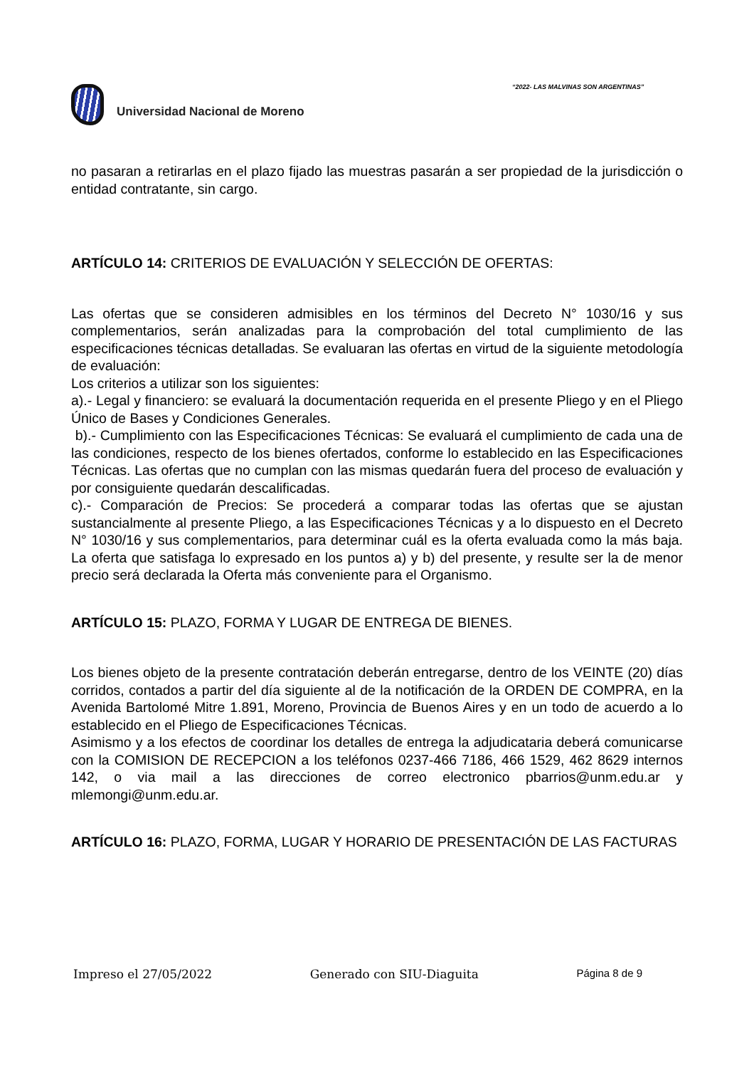“2022- LAS MALVINAS SON ARGENTINAS”
Universidad Nacional de Moreno
no pasaran a retirarlas en el plazo fijado las muestras pasarán a ser propiedad de la jurisdicción o entidad contratante, sin cargo.
ARTÍCULO 14: CRITERIOS DE EVALUACIÓN Y SELECCIÓN DE OFERTAS:
Las ofertas que se consideren admisibles en los términos del Decreto N° 1030/16 y sus complementarios, serán analizadas para la comprobación del total cumplimiento de las especificaciones técnicas detalladas. Se evaluaran las ofertas en virtud de la siguiente metodología de evaluación:
Los criterios a utilizar son los siguientes:
a).- Legal y financiero: se evaluará la documentación requerida en el presente Pliego y en el Pliego Único de Bases y Condiciones Generales.
b).- Cumplimiento con las Especificaciones Técnicas: Se evaluará el cumplimiento de cada una de las condiciones, respecto de los bienes ofertados, conforme lo establecido en las Especificaciones Técnicas. Las ofertas que no cumplan con las mismas quedarán fuera del proceso de evaluación y por consiguiente quedarán descalificadas.
c).- Comparación de Precios: Se procederá a comparar todas las ofertas que se ajustan sustancialmente al presente Pliego, a las Especificaciones Técnicas y a lo dispuesto en el Decreto N° 1030/16 y sus complementarios, para determinar cuál es la oferta evaluada como la más baja. La oferta que satisfaga lo expresado en los puntos a) y b) del presente, y resulte ser la de menor precio será declarada la Oferta más conveniente para el Organismo.
ARTÍCULO 15: PLAZO, FORMA Y LUGAR DE ENTREGA DE BIENES.
Los bienes objeto de la presente contratación deberán entregarse, dentro de los VEINTE (20) días corridos, contados a partir del día siguiente al de la notificación de la ORDEN DE COMPRA, en la Avenida Bartolomé Mitre 1.891, Moreno, Provincia de Buenos Aires y en un todo de acuerdo a lo establecido en el Pliego de Especificaciones Técnicas.
Asimismo y a los efectos de coordinar los detalles de entrega la adjudicataria deberá comunicarse con la COMISION DE RECEPCION a los teléfonos 0237-466 7186, 466 1529, 462 8629 internos 142, o via mail a las direcciones de correo electronico pbarrios@unm.edu.ar y mlemongi@unm.edu.ar.
ARTÍCULO 16: PLAZO, FORMA, LUGAR Y HORARIO DE PRESENTACIÓN DE LAS FACTURAS
Impreso el 27/05/2022 Generado con SIU-Diaguita Página 8 de 9